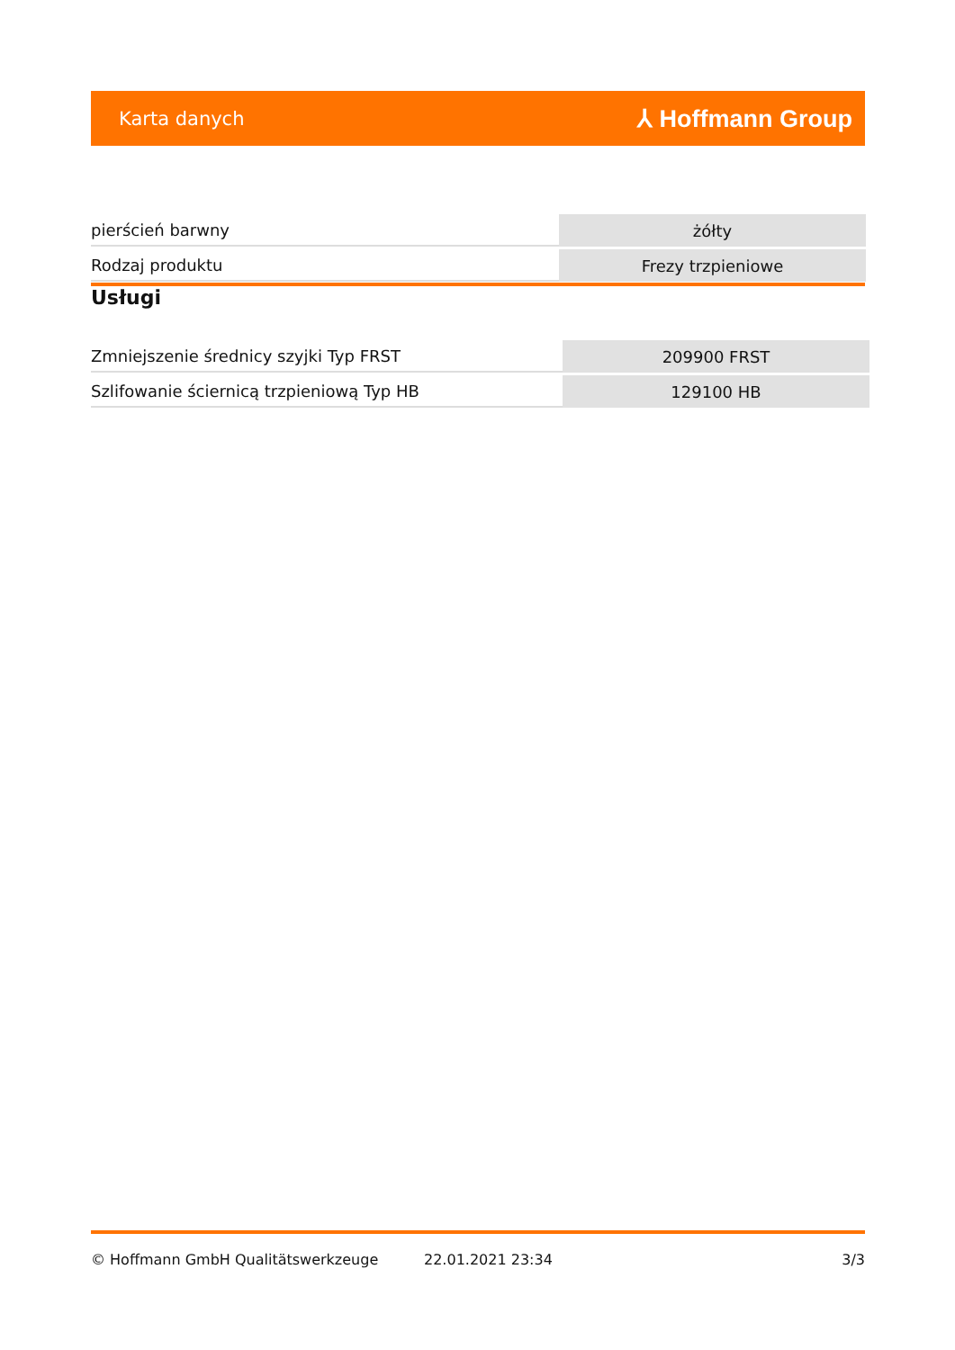Karta danych ⅄ Hoffmann Group
| pierścień barwny | żółty |
| Rodzaj produktu | Frezy trzpieniowe |
Usługi
| Zmniejszenie średnicy szyjki Typ FRST | 209900 FRST |
| Szlifowanie ściernicą trzpieniową Typ HB | 129100 HB |
© Hoffmann GmbH Qualitätswerkzeuge 22.01.2021 23:34 3/3